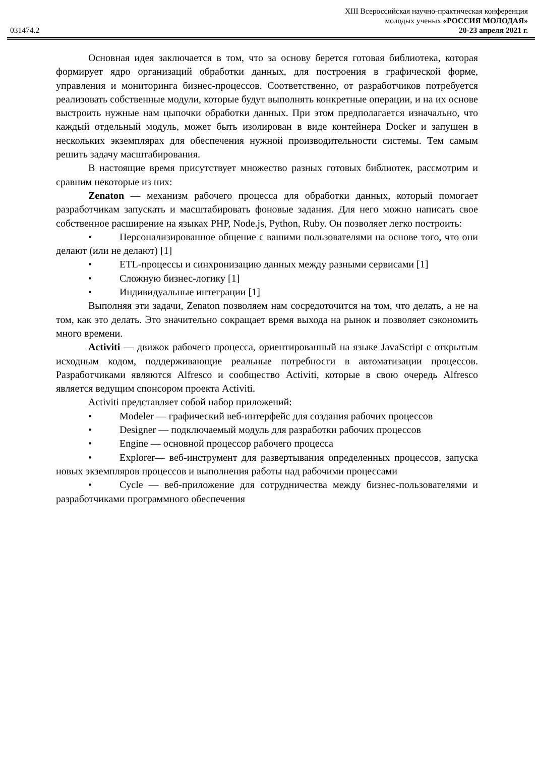XIII Всероссийская научно-практическая конференция
молодых ученых «РОССИЯ МОЛОДАЯ»
031474.2 20-23 апреля 2021 г.
Основная идея заключается в том, что за основу берется готовая библиотека, которая формирует ядро организаций обработки данных, для построения в графической форме, управления и мониторинга бизнес-процессов. Соответственно, от разработчиков потребуется реализовать собственные модули, которые будут выполнять конкретные операции, и на их основе выстроить нужные нам цыпочки обработки данных. При этом предполагается изначально, что каждый отдельный модуль, может быть изолирован в виде контейнера Docker и запушен в нескольких экземплярах для обеспечения нужной производительности системы. Тем самым решить задачу масштабирования.
В настоящие время присутствует множество разных готовых библиотек, рассмотрим и сравним некоторые из них:
Zenaton — механизм рабочего процесса для обработки данных, который помогает разработчикам запускать и масштабировать фоновые задания. Для него можно написать свое собственное расширение на языках PHP, Node.js, Python, Ruby. Он позволяет легко построить:
• Персонализированное общение с вашими пользователями на основе того, что они делают (или не делают) [1]
• ETL-процессы и синхронизацию данных между разными сервисами [1]
• Сложную бизнес-логику [1]
• Индивидуальные интеграции [1]
Выполняя эти задачи, Zenaton позволяем нам сосредоточится на том, что делать, а не на том, как это делать. Это значительно сокращает время выхода на рынок и позволяет сэкономить много времени.
Activiti — движок рабочего процесса, ориентированный на языке JavaScript с открытым исходным кодом, поддерживающие реальные потребности в автоматизации процессов. Разработчиками являются Alfresco и сообщество Activiti, которые в свою очередь Alfresco является ведущим спонсором проекта Activiti.
Activiti представляет собой набор приложений:
• Modeler — графический веб-интерфейс для создания рабочих процессов
• Designer — подключаемый модуль для разработки рабочих процессов
• Engine — основной процессор рабочего процесса
• Explorer— веб-инструмент для развертывания определенных процессов, запуска новых экземпляров процессов и выполнения работы над рабочими процессами
• Cycle — веб-приложение для сотрудничества между бизнес-пользователями и разработчиками программного обеспечения